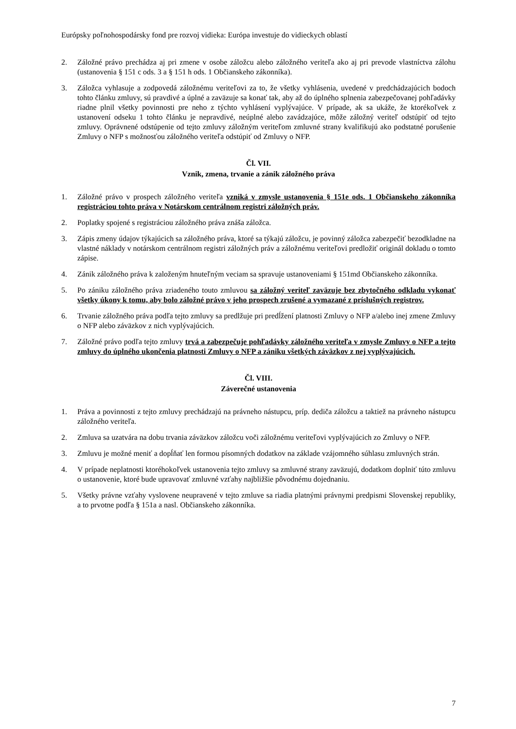Európsky poľnohospodársky fond pre rozvoj vidieka: Európa investuje do vidieckych oblastí
2. Záložné právo prechádza aj pri zmene v osobe záložcu alebo záložného veriteľa ako aj pri prevode vlastníctva zálohu (ustanovenia § 151 c ods. 3 a § 151 h ods. 1 Občianskeho zákonníka).
3. Záložca vyhlasuje a zodpovedá záložnému veriteľovi za to, že všetky vyhlásenia, uvedené v predchádzajúcich bodoch tohto článku zmluvy, sú pravdivé a úplné a zaväzuje sa konať tak, aby až do úplného splnenia zabezpečovanej pohľadávky riadne plnil všetky povinnosti pre neho z týchto vyhlásení vyplývajúce. V prípade, ak sa ukáže, že ktorékoľvek z ustanovení odseku 1 tohto článku je nepravdivé, neúplné alebo zavádzajúce, môže záložný veriteľ odstúpiť od tejto zmluvy. Oprávnené odstúpenie od tejto zmluvy záložným veriteľom zmluvné strany kvalifikujú ako podstatné porušenie Zmluvy o NFP s možnosťou záložného veriteľa odstúpiť od Zmluvy o NFP.
Čl. VII.
Vznik, zmena, trvanie a zánik záložného práva
1. Záložné právo v prospech záložného veriteľa vzniká v zmysle ustanovenia § 151e ods. 1 Občianskeho zákonníka registráciou tohto práva v Notárskom centrálnom registri záložných práv.
2. Poplatky spojené s registráciou záložného práva znáša záložca.
3. Zápis zmeny údajov týkajúcich sa záložného práva, ktoré sa týkajú záložcu, je povinný záložca zabezpečiť bezodkladne na vlastné náklady v notárskom centrálnom registri záložných práv a záložnému veriteľovi predložiť originál dokladu o tomto zápise.
4. Zánik záložného práva k založeným hnuteľným veciam sa spravuje ustanoveniami § 151md Občianskeho zákonníka.
5. Po zániku záložného práva zriadeného touto zmluvou sa záložný veriteľ zaväzuje bez zbytočného odkladu vykonať všetky úkony k tomu, aby bolo záložné právo v jeho prospech zrušené a vymazané z príslušných registrov.
6. Trvanie záložného práva podľa tejto zmluvy sa predlžuje pri predĺžení platnosti Zmluvy o NFP a/alebo inej zmene Zmluvy o NFP alebo záväzkov z nich vyplývajúcich.
7. Záložné právo podľa tejto zmluvy trvá a zabezpečuje pohľadávky záložného veriteľa v zmysle Zmluvy o NFP a tejto zmluvy do úplného ukončenia platnosti Zmluvy o NFP a zániku všetkých záväzkov z nej vyplývajúcich.
Čl. VIII.
Záverečné ustanovenia
1. Práva a povinnosti z tejto zmluvy prechádzajú na právneho nástupcu, príp. dediča záložcu a taktiež na právneho nástupcu záložného veriteľa.
2. Zmluva sa uzatvára na dobu trvania záväzkov záložcu voči záložnému veriteľovi vyplývajúcich zo Zmluvy o NFP.
3. Zmluvu je možné meniť a dopĺňať len formou písomných dodatkov na základe vzájomného súhlasu zmluvných strán.
4. V prípade neplatnosti ktoréhokoľvek ustanovenia tejto zmluvy sa zmluvné strany zaväzujú, dodatkom doplniť túto zmluvu o ustanovenie, ktoré bude upravovať zmluvné vzťahy najbližšie pôvodnému dojednaniu.
5. Všetky právne vzťahy vyslovene neupravené v tejto zmluve sa riadia platnými právnymi predpismi Slovenskej republiky, a to prvotne podľa § 151a a nasl. Občianskeho zákonníka.
7